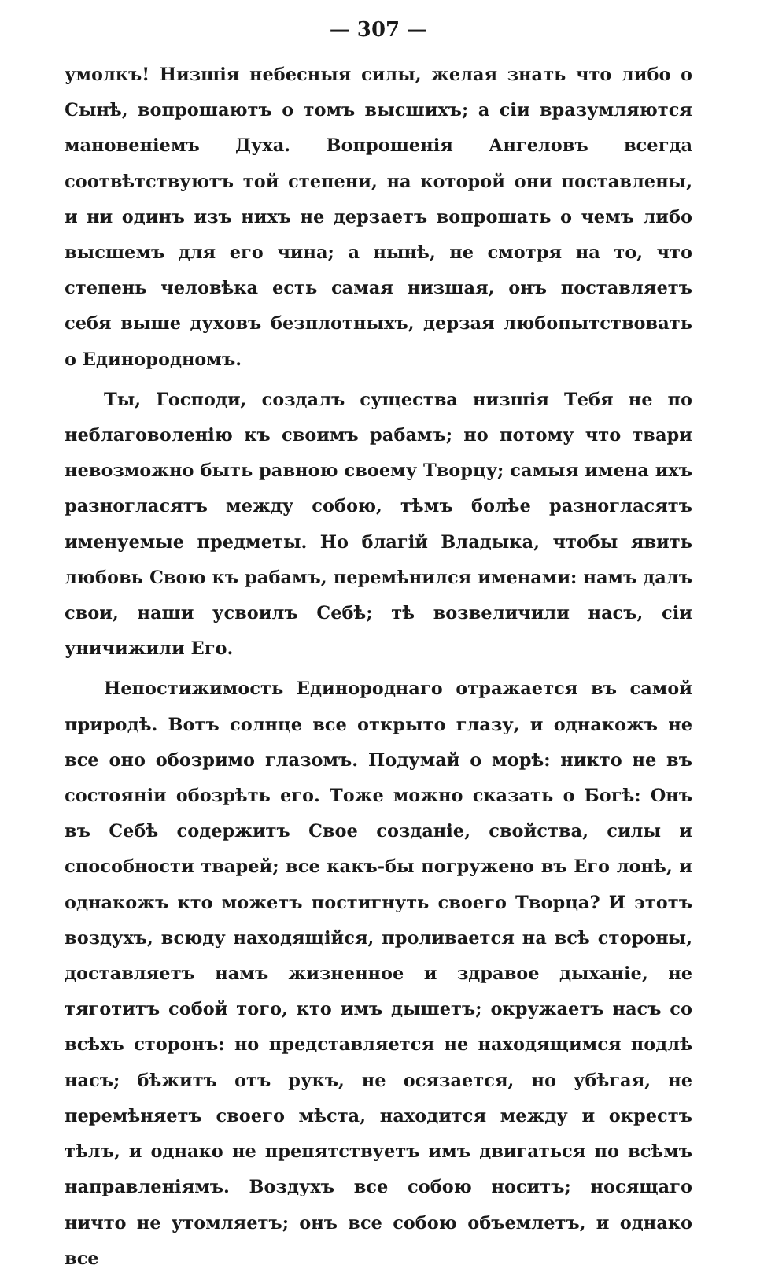— 307 —
умолкъ! Низшія небесныя силы, желая знать что либо о Сынѣ, вопрошаютъ о томъ высшихъ; а сіи вразумляются мановеніемъ Духа. Вопрошенія Ангеловъ всегда соотвѣтствуютъ той степени, на которой они поставлены, и ни одинъ изъ нихъ не дерзаетъ вопрошать о чемъ либо высшемъ для его чина; а нынѣ, не смотря на то, что степень человѣка есть самая низшая, онъ поставляетъ себя выше духовъ безплотныхъ, дерзая любопытствовать о Единородномъ.
Ты, Господи, создалъ существа низшія Тебя не по неблаговоленію къ своимъ рабамъ; но потому что твари невозможно быть равною своему Творцу; самыя имена ихъ разногласятъ между собою, тѣмъ болѣе разногласятъ именуемые предметы. Но благій Владыка, чтобы явить любовь Свою къ рабамъ, перемѣнился именами: намъ далъ свои, наши усвоилъ Себѣ; тѣ возвеличили насъ, сіи уничижили Его.
Непостижимость Единороднаго отражается въ самой природѣ. Вотъ солнце все открыто глазу, и однакожъ не все оно обозримо глазомъ. Подумай о морѣ: никто не въ состояніи обозрѣть его. Тоже можно сказать о Богѣ: Онъ въ Себѣ содержитъ Свое созданіе, свойства, силы и способности тварей; все какъ-бы погружено въ Его лонѣ, и однакожъ кто можетъ постигнуть своего Творца? И этотъ воздухъ, всюду находящійся, проливается на всѣ стороны, доставляетъ намъ жизненное и здравое дыханіе, не тяготитъ собой того, кто имъ дышетъ; окружаетъ насъ со всѣхъ сторонъ: но представляется не находящимся подлѣ насъ; бѣжитъ отъ рукъ, не осязается, но убѣгая, не перемѣняетъ своего мѣста, находится между и окрестъ тѣлъ, и однако не препятствуетъ имъ двигаться по всѣмъ направленіямъ. Воздухъ все собою носитъ; носящаго ничто не утомляетъ; онъ все собою объемлетъ, и однако все